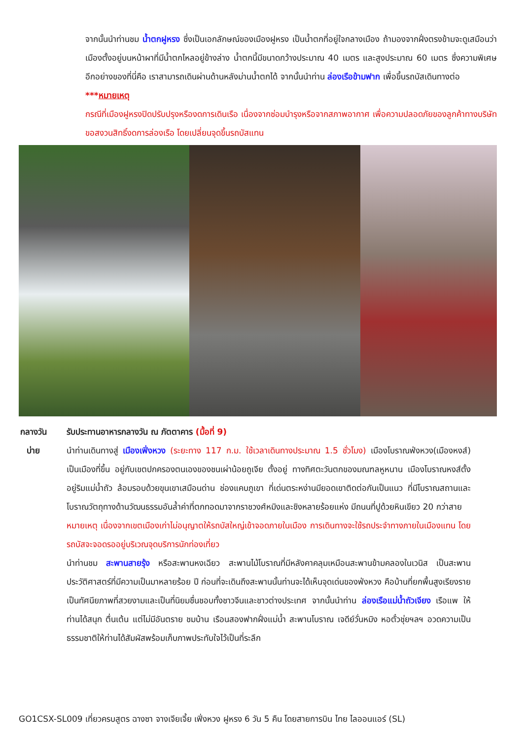จากนั้นนำท่านชม น้ำตกฝูหรง ซึ่งเป็นเอกลักษณ์ของเมืองฝูหรง เป็นน้ำตกที่อยู่ใจกลางเมือง ถ้ามองจากฝั่งตรงข้ามจะดูเสมือนว่าเมืองตั้งอยู่บนหน้าผาที่มีน้ำตกไหลอยู่ข้างล่าง น้ำตกนี้มีขนาดกว้างประมาณ 40 เมตร และสูงประมาณ 60 เมตร ซึ่งความพิเศษอีกอย่างของที่นี่คือ เราสามารถเดินผ่านด้านหลังม่านน้ำตกได้ จากนั้นนำท่าน ล่องเรือข้ามฟาก เพื่อขึ้นรถบัสเดินทางต่อ
***หมายเหตุ
กรณีที่เมืองฝูหรงปิดปรับปรุงหรืองดการเดินเรือ เนื่องจากซ่อมบำรุงหรือจากสภาพอากาศ เพื่อความปลอดภัยของลูกค้าทางบริษัทขอสงวนสิทธิ์งดการล่องเรือ โดยเปลี่ยนจุดขึ้นรถบัสแทน
กลางวัน
บ่าย
รับประทานอาหารกลางวัน ณ ภัตตาคาร (มื้อที่ 9)
นำท่านเดินทางสู่ เมืองเฟิ่งหวง (ระยะทาง 117 ก.ม. ใช้เวลาเดินทางประมาณ 1.5 ชั่วโมง) เมืองโบราณฟ่งหวง(เมืองหงส์) เป็นเมืองที่ขึ้น อยู่กับเขตปกครองตนเองของชนเผ่าน้อยถูเจีย ตั้งอยู่ ทางทิศตะวันตกของมณฑลหูหนาน เมืองโบราณหงส์ตั้งอยู่ริมแม่น้ำถัว ล้อมรอบด้วยขุนเขาเสมือนด่าน ช่องแคบภูเขา ที่เด่นตระหง่านมียอดเขาติดต่อกันเป็นแนว ที่มีโบราณสถานและโบราณวัตถุทางด้านวัฒนธรรมอันล้ำค่าที่ตกทอดมาจากราชวงศ์หมิงและชิงหลายร้อยแห่ง มีถนนที่ปูด้วยหินเขียว 20 กว่าสาย
หมายเหตุ เนื่องจากเขตเมืองเก่าไม่อนุญาตให้รถบัสใหญ่เข้าจอดภายในเมือง การเดินทางจะใช้รถประจำทางภายในเมืองแทน โดยรถบัสจะจอดรออยู่บริเวณจุดบริการนักท่องเที่ยว
นำท่านชม สะพานสายรุ้ง หรือสะพานหงเฉียว สะพานไม้โบราณที่มีหลังคาคลุมเหมือนสะพานข้ามคลองในเวนิส เป็นสะพานประวัติศาสตร์ที่มีความเป็นมาหลายร้อย ปี ก่อนที่จะเดินถึงสะพานนั้นท่านจะได้เห็นจุดเด่นของฟ่งหวง คือบ้านที่ยกพื้นสูงเรียงราย เป็นทัศนียภาพที่สวยงามและเป็นที่นิยมชื่นชอบทั้งชาวจีนและชาวต่างประเทศ จากนั้นนำท่าน ล่องเรือแม่น้ำถัวเจียง เรือแพ ให้ท่านได้สนุก ตื่นเต้น แต่ไม่มีอันตราย ชมบ้าน เรือนสองฟากฝั่งแม่น้ำ สะพานโบราณ เจดีย์วั่นหมิง หอตั๋วชุ่ยฯลฯ อวดความเป็นธรรมชาติให้ท่านได้สัมผัสพร้อมเก็บภาพประทับใจไว้เป็นที่ระลึก
GO1CSX-SL009 เที่ยวครบสูตร ฉางซา จางเจียเจี้ย เฟิ่งหวง ฝูหรง 6 วัน 5 คืน โดยสายการบิน ไทย ไลออนแอร์ (SL)